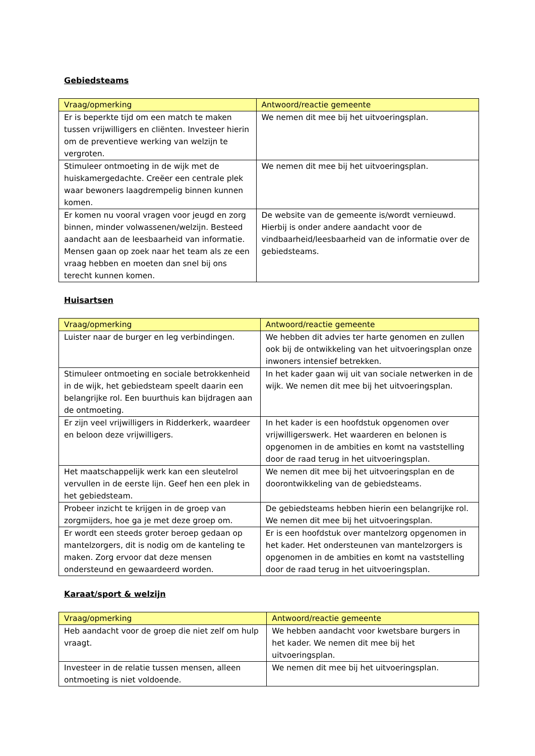Gebiedsteams
| Vraag/opmerking | Antwoord/reactie gemeente |
| --- | --- |
| Er is beperkte tijd om een match te maken tussen vrijwilligers en cliënten. Investeer hierin om de preventieve werking van welzijn te vergroten. | We nemen dit mee bij het uitvoeringsplan. |
| Stimuleer ontmoeting in de wijk met de huiskamergedachte. Creëer een centrale plek waar bewoners laagdrempelig binnen kunnen komen. | We nemen dit mee bij het uitvoeringsplan. |
| Er komen nu vooral vragen voor jeugd en zorg binnen, minder volwassenen/welzijn. Besteed aandacht aan de leesbaarheid van informatie. Mensen gaan op zoek naar het team als ze een vraag hebben en moeten dan snel bij ons terecht kunnen komen. | De website van de gemeente is/wordt vernieuwd. Hierbij is onder andere aandacht voor de vindbaarheid/leesbaarheid van de informatie over de gebiedsteams. |
Huisartsen
| Vraag/opmerking | Antwoord/reactie gemeente |
| --- | --- |
| Luister naar de burger en leg verbindingen. | We hebben dit advies ter harte genomen en zullen ook bij de ontwikkeling van het uitvoeringsplan onze inwoners intensief betrekken. |
| Stimuleer ontmoeting en sociale betrokkenheid in de wijk, het gebiedsteam speelt daarin een belangrijke rol. Een buurthuis kan bijdragen aan de ontmoeting. | In het kader gaan wij uit van sociale netwerken in de wijk. We nemen dit mee bij het uitvoeringsplan. |
| Er zijn veel vrijwilligers in Ridderkerk, waardeer en beloon deze vrijwilligers. | In het kader is een hoofdstuk opgenomen over vrijwilligerswerk. Het waarderen en belonen is opgenomen in de ambities en komt na vaststelling door de raad terug in het uitvoeringsplan. |
| Het maatschappelijk werk kan een sleutelrol vervullen in de eerste lijn. Geef hen een plek in het gebiedsteam. | We nemen dit mee bij het uitvoeringsplan en de doorontwikkeling van de gebiedsteams. |
| Probeer inzicht te krijgen in de groep van zorgmijders, hoe ga je met deze groep om. | De gebiedsteams hebben hierin een belangrijke rol. We nemen dit mee bij het uitvoeringsplan. |
| Er wordt een steeds groter beroep gedaan op mantelzorgers, dit is nodig om de kanteling te maken. Zorg ervoor dat deze mensen ondersteund en gewaardeerd worden. | Er is een hoofdstuk over mantelzorg opgenomen in het kader. Het ondersteunen van mantelzorgers is opgenomen in de ambities en komt na vaststelling door de raad terug in het uitvoeringsplan. |
Karaat/sport & welzijn
| Vraag/opmerking | Antwoord/reactie gemeente |
| --- | --- |
| Heb aandacht voor de groep die niet zelf om hulp vraagt. | We hebben aandacht voor kwetsbare burgers in het kader. We nemen dit mee bij het uitvoeringsplan. |
| Investeer in de relatie tussen mensen, alleen ontmoeting is niet voldoende. | We nemen dit mee bij het uitvoeringsplan. |